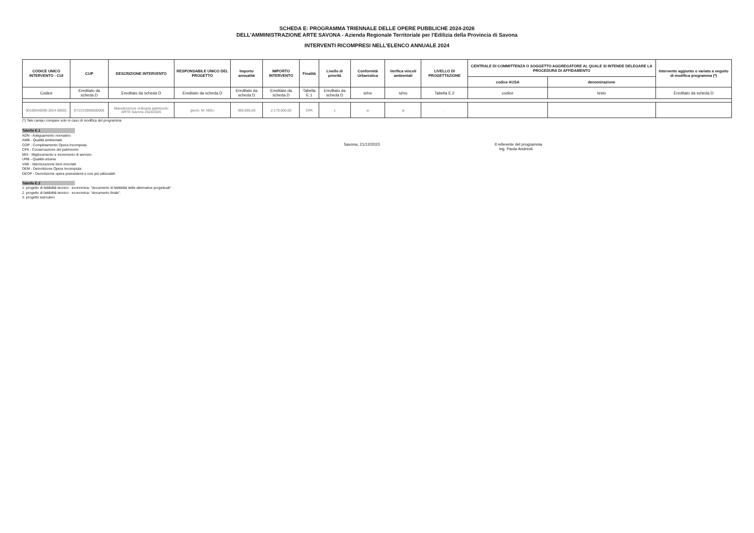SCHEDA E: PROGRAMMA TRIENNALE DELLE OPERE PUBBLICHE 2024-2026
DELL'AMMINISTRAZIONE ARTE SAVONA - Azienda Regionale Territoriale per l'Edilizia della Provincia di Savona
INTERVENTI RICOMPRESI NELL'ELENCO ANNUALE 2024
| CODICE UNICO INTERVENTO - CUI | CUP | DESCRIZIONE INTERVENTO | RESPONSABILE UNICO DEL PROGETTO | Importo annualità | IMPORTO INTERVENTO | Finalità | Livello di priorità | Conformità Urbanistica | Verifica vincoli ambientali | LIVELLO DI PROGETTAZIONE | CENTRALE DI COMMITTENZA O SOGGETTO AGGREGATORE AL QUALE SI INTENDE DELEGARE LA PROCEDURA DI AFFIDAMENTO | | Intervento aggiunto o variato a seguito di modifica programma (*) |
| --- | --- | --- | --- | --- | --- | --- | --- | --- | --- | --- | --- | --- | --- |
| | | | | | | | | | | | codice AUSA | denominazione | |
| Codice | Ereditato da scheda D | Ereditato da scheda D | Ereditato da scheda D | Ereditato da scheda D | Ereditato da scheda D | Tabella E.1 | Ereditato da scheda D | si/no | si/no | Tabella E.2 | codice | testo | Ereditato da scheda D |
| 00190540096 2024 00001 | E71C23000500005 | Manutenzione ordinaria patrimonio ARTE Savona 2024/2026 | geom. M. NOLI | 360.000,00 | 2.170.000,00 | CPA | 1 | si | si | - | | | |
(*) Tale campo compare solo in caso di modifica del programma
Tabella E.1
ADN - Adeguamento normativo
AMB - Qualità ambientale
COP - Completamento Opera Incompiuta
CPA - Conservazione del patrimonio
MIS - Miglioramento e incremento di servizio
URB - Qualità urbana
VAB - Valorizzazione beni vincolati
DEM - Demolizione Opera Incompiuta
DEOP - Demolizione opere preesistenti e non più utilizzabili
Tabella E.2
1. progetto di fattibilità tecnico - economica: “documento di fattibilità delle alternative progettuali”.
2. progetto di fattibilità tecnico - economica: “documento finale”.
3. progetto esecutivo
Savona, 21/12/2023 Il referente del programma
ing. Paola Andreoli